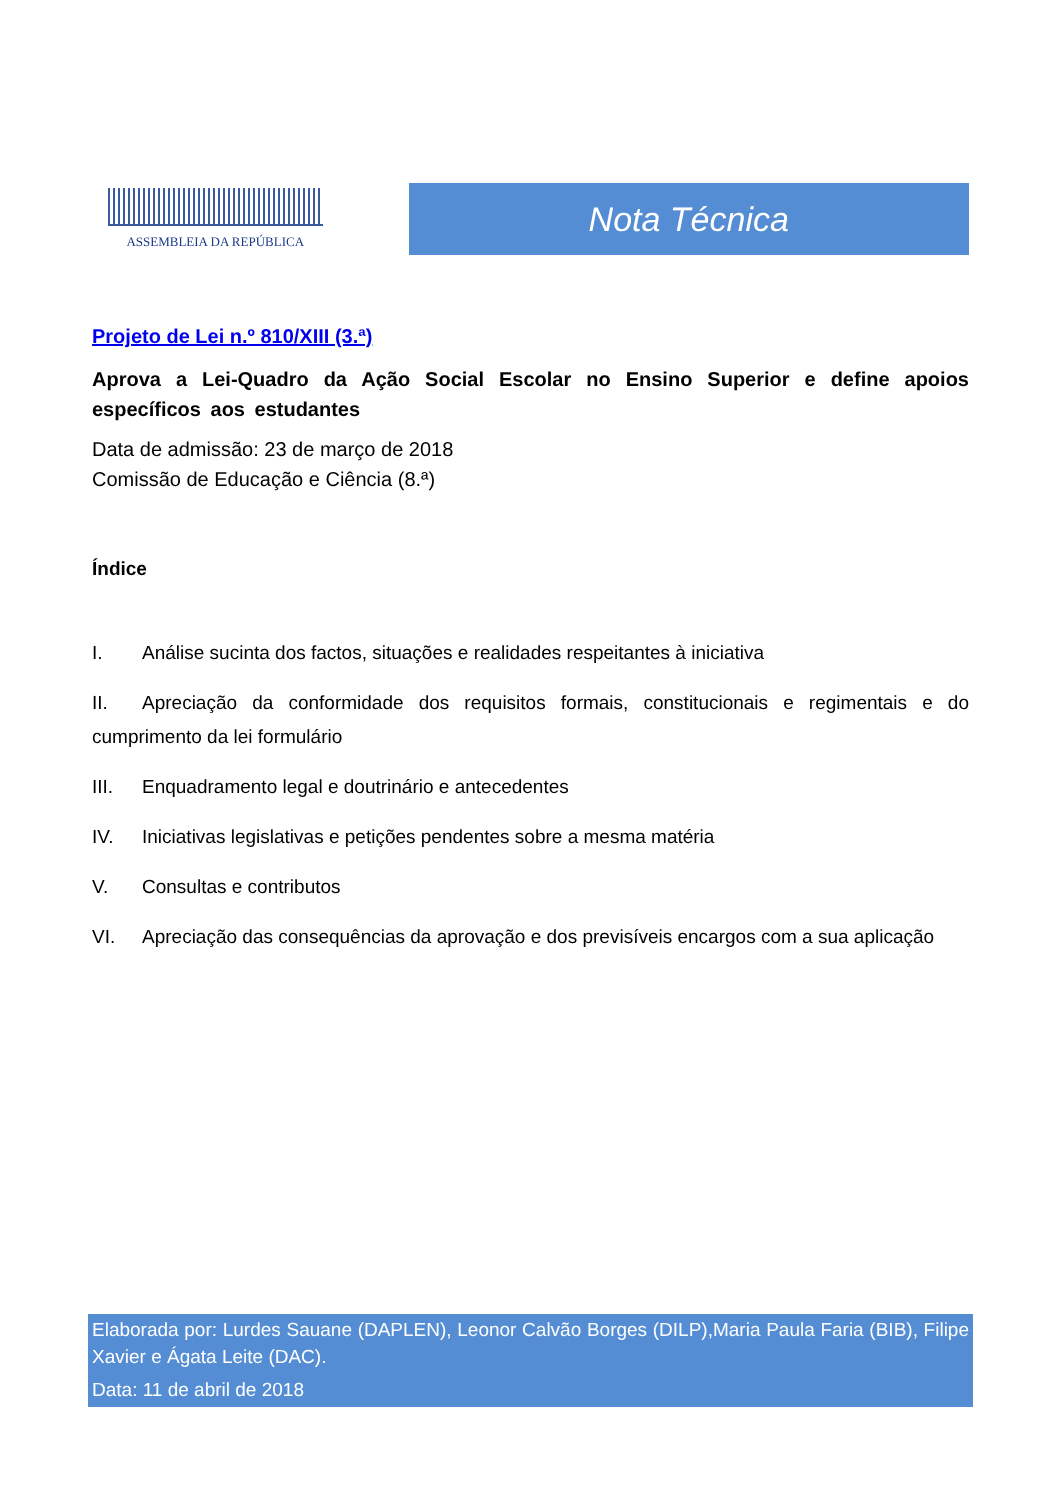ASSEMBLEIA DA REPÚBLICA
Nota Técnica
Projeto de Lei n.º 810/XIII (3.ª)
Aprova a Lei-Quadro da Ação Social Escolar no Ensino Superior e define apoios específicos aos estudantes
Data de admissão: 23 de março de 2018
Comissão de Educação e Ciência (8.ª)
Índice
I. Análise sucinta dos factos, situações e realidades respeitantes à iniciativa
II. Apreciação da conformidade dos requisitos formais, constitucionais e regimentais e do cumprimento da lei formulário
III. Enquadramento legal e doutrinário e antecedentes
IV. Iniciativas legislativas e petições pendentes sobre a mesma matéria
V. Consultas e contributos
VI. Apreciação das consequências da aprovação e dos previsíveis encargos com a sua aplicação
Elaborada por: Lurdes Sauane (DAPLEN), Leonor Calvão Borges (DILP),Maria Paula Faria (BIB), Filipe Xavier e Ágata Leite (DAC).
Data: 11 de abril de 2018